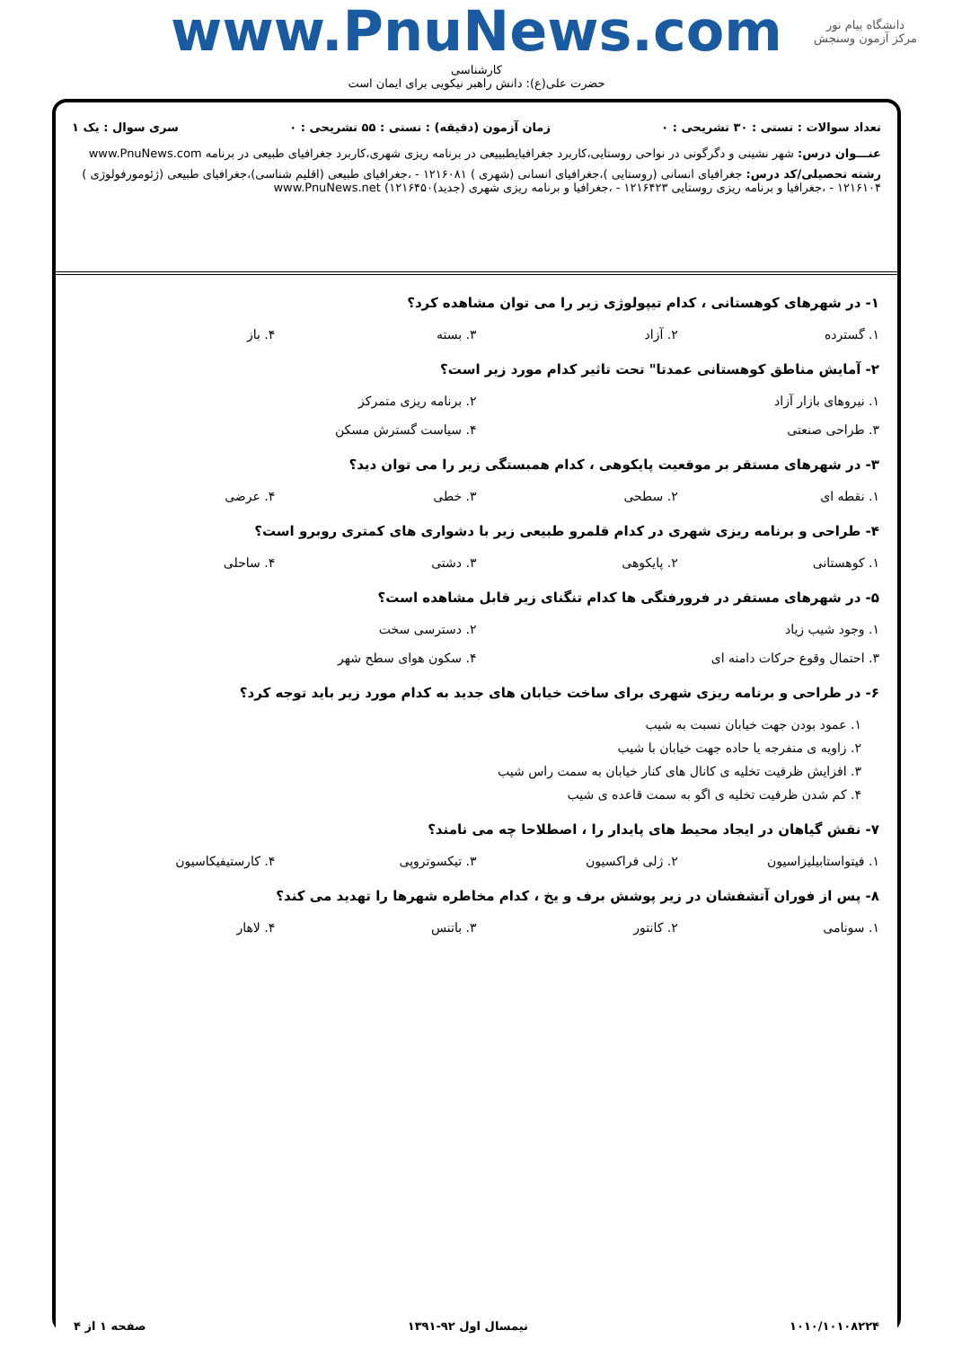دانشگاه پیام نور
مرکز آزمون وسنجش
www.PnuNews.com
کارشناسی
حضرت علی(ع): دانش راهبر نیکویی برای ایمان است
تعداد سوالات : تستی : ۳۰ تشریحی : ۰ زمان آزمون (دقیقه) : تستی : ۵۵ تشریحی : ۰ سری سوال : یک ۱
عنـــوان درس: شهر نشینی و دگرگونی در نواحی روستایی،کاربرد جغرافیایطبییعی در برنامه ریزی شهری،کاربرد جغرافیای طبیعی در برنامه www.PnuNews.com
رشته تحصیلی/کد درس: جغرافیای انسانی (روستایی )،جغرافیای انسانی (شهری ) ۱۲۱۶۰۸۱ - ،جغرافیای طبیعی (اقلیم شناسی)،جغرافیای طبیعی (ژئومورفولوژی ) ۱۲۱۶۱۰۴ - ،جغرافیا و برنامه ریزی روستایی ۱۲۱۶۴۲۳ - ،جغرافیا و برنامه ریزی شهری (جدید)۱۲۱۶۴۵۰) www.PnuNews.net
۱- در شهرهای کوهستانی ، کدام تیپولوژی زیر را می توان مشاهده کرد؟
۱. گسترده ۲. آزاد ۳. بسته ۴. باز
۲- آمایش مناطق کوهستانی عمدتا" تحت تاثیر کدام مورد زیر است؟
۱. نیروهای بازار آزاد ۲. برنامه ریزی متمرکز
۳. طراحی صنعتی ۴. سیاست گسترش مسکن
۳- در شهرهای مستقر بر موقعیت پایکوهی ، کدام همبستگی زیر را می توان دید؟
۱. نقطه ای ۲. سطحی ۳. خطی ۴. عرضی
۴- طراحی و برنامه ریزی شهری در کدام قلمرو طبیعی زیر با دشواری های کمتری روبرو است؟
۱. کوهستانی ۲. پایکوهی ۳. دشتی ۴. ساحلی
۵- در شهرهای مستقر در فرورفتگی ها کدام تنگنای زیر قابل مشاهده است؟
۱. وجود شیب زیاد ۲. دسترسی سخت
۳. احتمال وقوع حرکات دامنه ای ۴. سکون هوای سطح شهر
۶- در طراحی و برنامه ریزی شهری برای ساخت خیابان های جدید به کدام مورد زیر باید توجه کرد؟
۱. عمود بودن جهت خیابان نسبت به شیب
۲. زاویه ی منفرجه یا حاده جهت خیابان با شیب
۳. افزایش ظرفیت تخلیه ی کانال های کنار خیابان به سمت راس شیب
۴. کم شدن ظرفیت تخلیه ی اگو به سمت قاعده ی شیب
۷- نقش گیاهان در ایجاد محیط های پایدار را ، اصطلاحا چه می نامند؟
۱. فیتواستابیلیزاسیون ۲. ژلی فراکسیون ۳. تیکسوتروپی ۴. کارستیفیکاسیون
۸- پس از فوران آتشفشان در زیر پوشش برف و یخ ، کدام مخاطره شهرها را تهدید می کند؟
۱. سونامی ۲. کانتور ۳. باتنس ۴. لاهار
۱۰۱۰/۱۰۱۰۸۲۲۴ نیمسال اول ۹۲-۱۳۹۱ صفحه ۱ از ۴